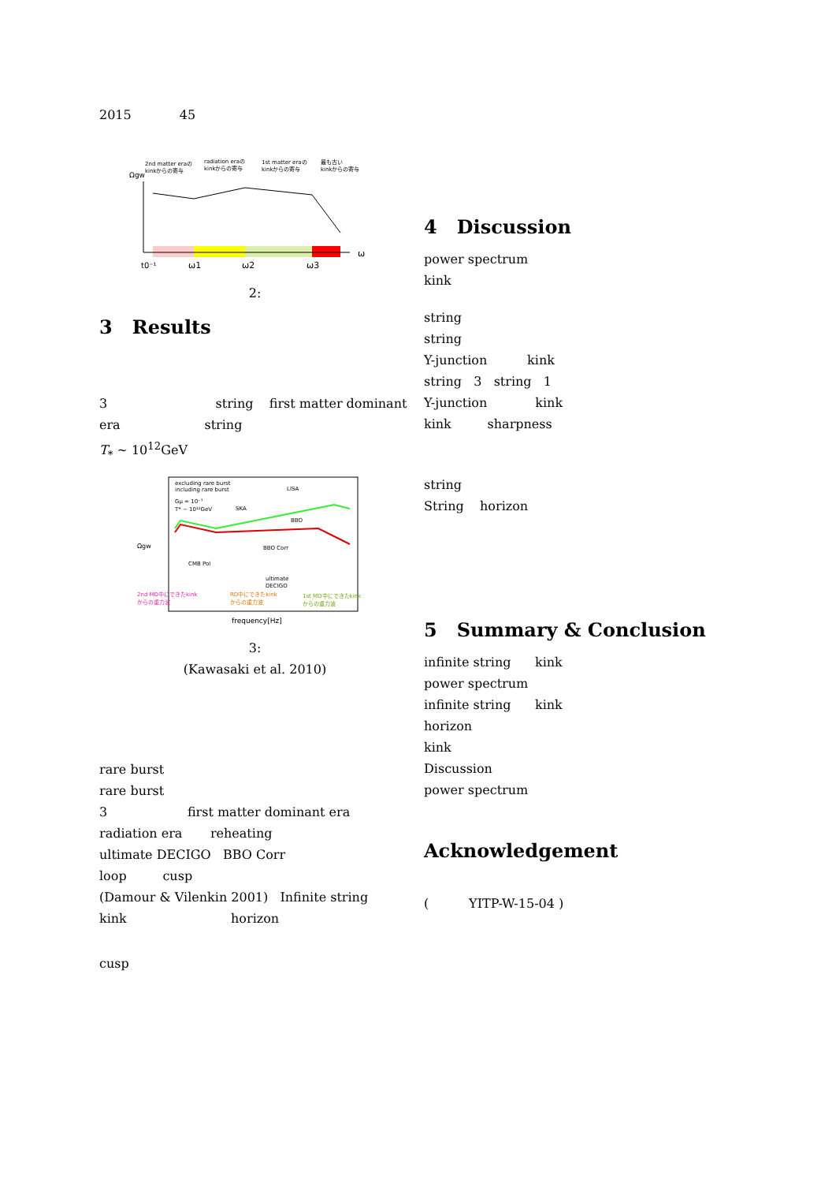2015 45
2nd matter eraの
kinkからの寄与
radiation eraの
kinkからの寄与
1st matter eraの
kinkからの寄与
最も古い
kinkからの寄与
Ωgw
t0⁻¹
ω1
ω2
ω3
ω
2:
3 Results
3 string first matter dominant era string
T<sub>*</sub> ∼ 10<sup>12</sup>GeV
excluding rare burst
including rare burst
Gμ = 10⁻⁷
T* ∼ 10¹²GeV
LISA
SKA
BBO
BBO Corr
CMB Pol
ultimate
DECIGO
Ωgw
2nd MD中にできたkink
からの重力波
RD中にできたkink
からの重力波
1st MD中にできたkink
からの重力波
frequency[Hz]
3:
(Kawasaki et al. 2010)
rare burst
rare burst
3 first matter dominant era radiation era reheating
ultimate DECIGO BBO Corr
loop cusp
(Damour & Vilenkin 2001) Infinite string
kink horizon
cusp
4 Discussion
power spectrum
kink
string
string
Y-junction kink
string 3 string 1
Y-junction kink
kink sharpness
string
String horizon
5 Summary & Conclusion
infinite string kink
power spectrum
infinite string kink
horizon
kink
Discussion
power spectrum
Acknowledgement
( YITP-W-15-04 )